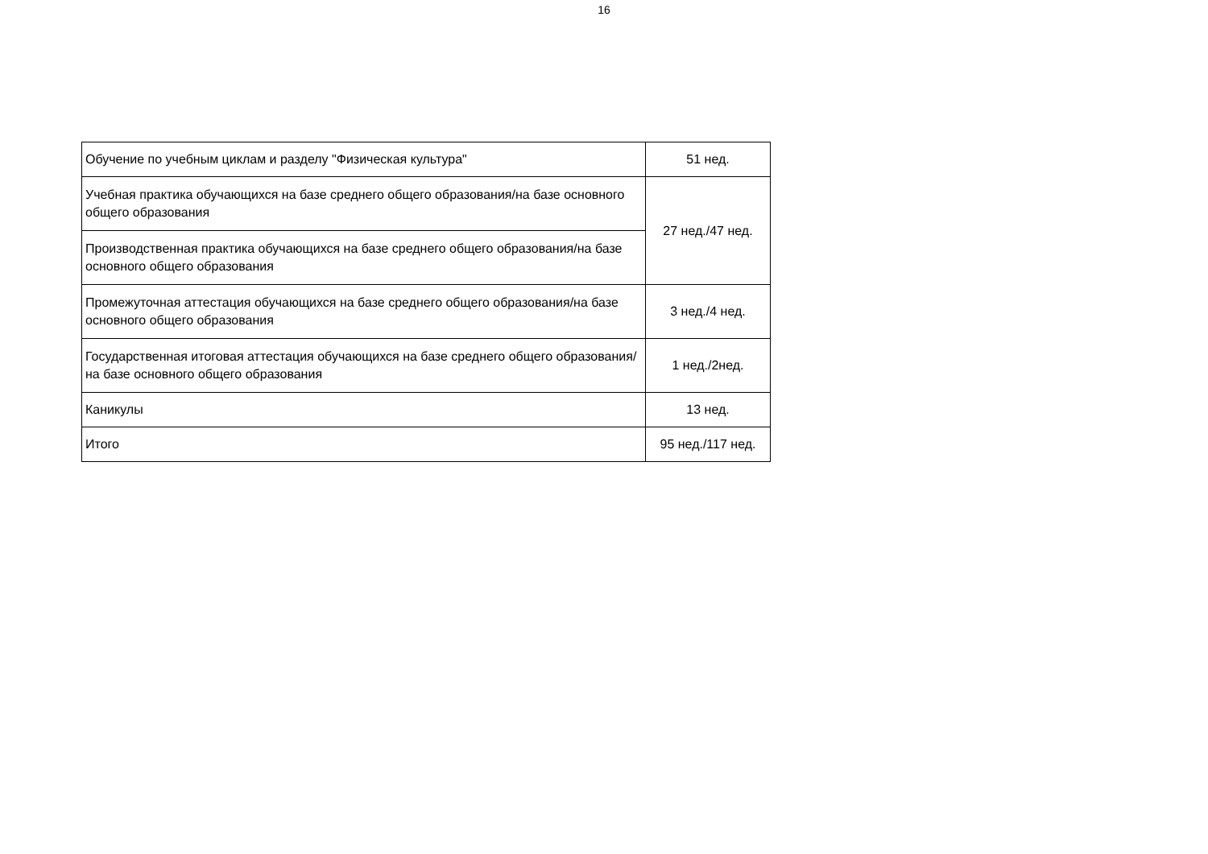16
| Обучение по учебным циклам и разделу "Физическая культура" | 51 нед. |
| Учебная практика обучающихся на базе среднего общего образования/на базе основного общего образования | 27 нед./47 нед. |
| Производственная практика обучающихся на базе среднего общего образования/на базе основного общего образования | |
| Промежуточная аттестация обучающихся на базе среднего общего образования/на базе основного общего образования | 3 нед./4 нед. |
| Государственная итоговая аттестация обучающихся на базе среднего общего образования/на базе основного общего образования | 1 нед./2нед. |
| Каникулы | 13 нед. |
| Итого | 95 нед./117 нед. |